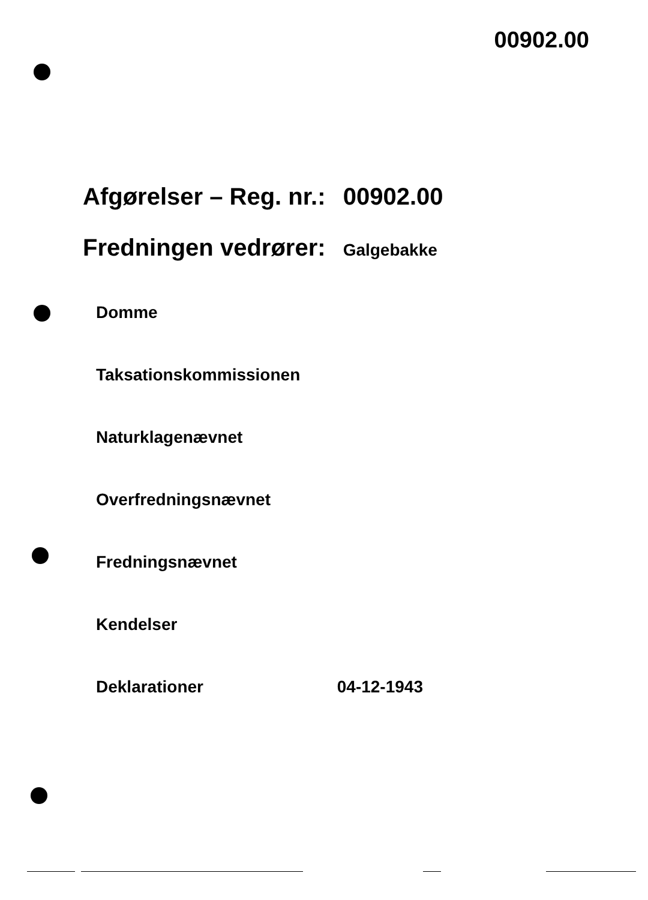00902.00
Afgørelser – Reg. nr.: 00902.00
Fredningen vedrører: Galgebakke
Domme
Taksationskommissionen
Naturklagenævnet
Overfredningsnævnet
Fredningsnævnet
Kendelser
Deklarationer 04-12-1943